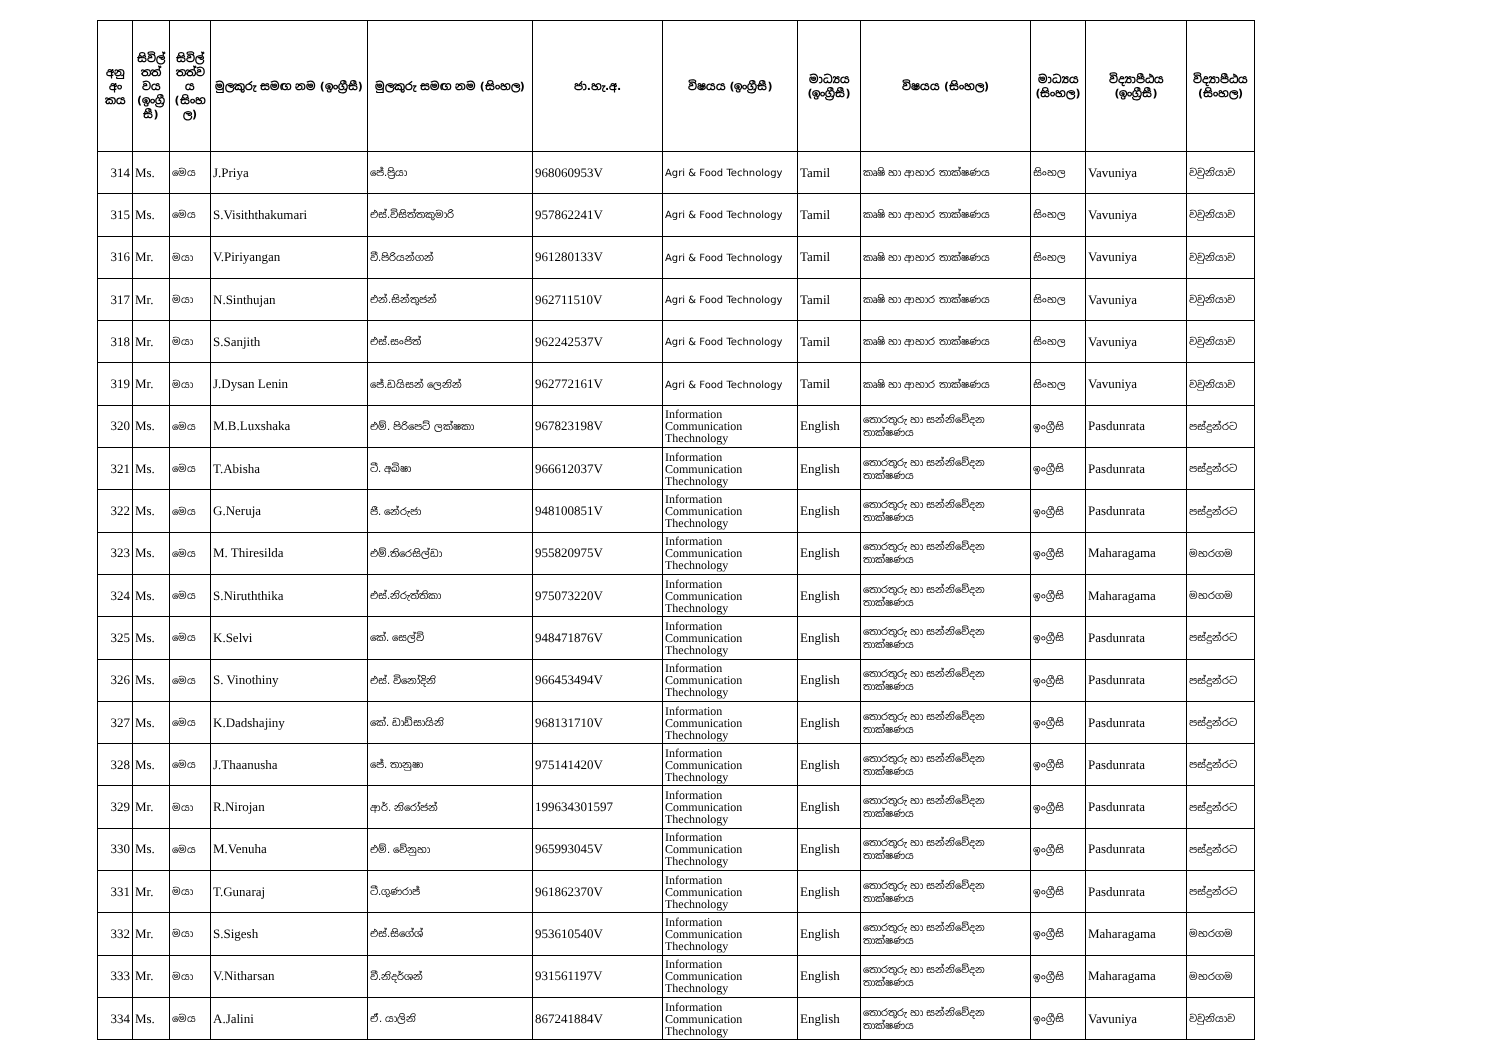| අනු අං කය | සිවිල් තත් වය (ඉංග්‍රී සී) | සිවිල් තත්ව ය (සිංහ ල) | මුලකුරු සමඟ නම (ඉංග්‍රීසී) | මුලකුරු සමඟ නම (සිංහල) | ජා.හැ.අ. | විෂයය (ඉංග්‍රීසී) | මාධ්‍යය (ඉංග්‍රීසී) | විෂයය (සිංහල) | මාධ්‍යය (සිංහල) | විද්‍යාපීඨය (ඉංග්‍රීසී) | විද්‍යාපීඨය (සිංහල) |
| --- | --- | --- | --- | --- | --- | --- | --- | --- | --- | --- | --- |
| 314 | Ms. | මෙය | J.Priya | ජේ.ප්‍රියා | 968060953V | Agri & Food Technology | Tamil | කෘෂි හා ආහාර තාක්ෂණය | සිංහල | Vavuniya | වවුනියාව |
| 315 | Ms. | මෙය | S.Visiththakumari | එස්.විසිත්තකුමාරි | 957862241V | Agri & Food Technology | Tamil | කෘෂි හා ආහාර තාක්ෂණය | සිංහල | Vavuniya | වවුනියාව |
| 316 | Mr. | මයා | V.Piriyangan | වී.පිරියන්ගන් | 961280133V | Agri & Food Technology | Tamil | කෘෂි හා ආහාර තාක්ෂණය | සිංහල | Vavuniya | වවුනියාව |
| 317 | Mr. | මයා | N.Sinthujan | එන්.සින්තුජන් | 962711510V | Agri & Food Technology | Tamil | කෘෂි හා ආහාර තාක්ෂණය | සිංහල | Vavuniya | වවුනියාව |
| 318 | Mr. | මයා | S.Sanjith | එස්.සංජිත් | 962242537V | Agri & Food Technology | Tamil | කෘෂි හා ආහාර තාක්ෂණය | සිංහල | Vavuniya | වවුනියාව |
| 319 | Mr. | මයා | J.Dysan Lenin | ජේ.ඩයිසන් ලෙනින් | 962772161V | Agri & Food Technology | Tamil | කෘෂි හා ආහාර තාක්ෂණය | සිංහල | Vavuniya | වවුනියාව |
| 320 | Ms. | මෙය | M.B.Luxshaka | එම්. පිරිපෙට් ලක්ෂකා | 967823198V | Information Communication Thechnology | English | තොරතුරු හා සන්නිවේදන තාක්ෂණය | ඉංග්‍රීසි | Pasdunrata | පස්දුන්රට |
| 321 | Ms. | මෙය | T.Abisha | ටී. අබිෂා | 966612037V | Information Communication Thechnology | English | තොරතුරු හා සන්නිවේදන තාක්ෂණය | ඉංග්‍රීසි | Pasdunrata | පස්දුන්රට |
| 322 | Ms. | මෙය | G.Neruja | ජී. නේරුජා | 948100851V | Information Communication Thechnology | English | තොරතුරු හා සන්නිවේදන තාක්ෂණය | ඉංග්‍රීසි | Pasdunrata | පස්දුන්රට |
| 323 | Ms. | මෙය | M. Thiresilda | එම්.තිරෙසිල්ඩා | 955820975V | Information Communication Thechnology | English | තොරතුරු හා සන්නිවේදන තාක්ෂණය | ඉංග්‍රීසි | Maharagama | මහරගම |
| 324 | Ms. | මෙය | S.Niruththika | එස්.නිරුත්තිකා | 975073220V | Information Communication Thechnology | English | තොරතුරු හා සන්නිවේදන තාක්ෂණය | ඉංග්‍රීසි | Maharagama | මහරගම |
| 325 | Ms. | මෙය | K.Selvi | කේ. සෙල්වි | 948471876V | Information Communication Thechnology | English | තොරතුරු හා සන්නිවේදන තාක්ෂණය | ඉංග්‍රීසි | Pasdunrata | පස්දුන්රට |
| 326 | Ms. | මෙය | S. Vinothiny | එස්. විනෝදිනි | 966453494V | Information Communication Thechnology | English | තොරතුරු හා සන්නිවේදන තාක්ෂණය | ඉංග්‍රීසි | Pasdunrata | පස්දුන්රට |
| 327 | Ms. | මෙය | K.Dadshajiny | කේ. ඩාඩ්සායිනි | 968131710V | Information Communication Thechnology | English | තොරතුරු හා සන්නිවේදන තාක්ෂණය | ඉංග්‍රීසි | Pasdunrata | පස්දුන්රට |
| 328 | Ms. | මෙය | J.Thaanusha | ජේ. තානුෂා | 975141420V | Information Communication Thechnology | English | තොරතුරු හා සන්නිවේදන තාක්ෂණය | ඉංග්‍රීසි | Pasdunrata | පස්දුන්රට |
| 329 | Mr. | මයා | R.Nirojan | ආර්. නිරෝජන් | 199634301597 | Information Communication Thechnology | English | තොරතුරු හා සන්නිවේදන තාක්ෂණය | ඉංග්‍රීසි | Pasdunrata | පස්දුන්රට |
| 330 | Ms. | මෙය | M.Venuha | එම්. වේනුහා | 965993045V | Information Communication Thechnology | English | තොරතුරු හා සන්නිවේදන තාක්ෂණය | ඉංග්‍රීසි | Pasdunrata | පස්දුන්රට |
| 331 | Mr. | මයා | T.Gunaraj | ටී.ගුණරාජ් | 961862370V | Information Communication Thechnology | English | තොරතුරු හා සන්නිවේදන තාක්ෂණය | ඉංග්‍රීසි | Pasdunrata | පස්දුන්රට |
| 332 | Mr. | මයා | S.Sigesh | එස්.සිගේශ් | 953610540V | Information Communication Thechnology | English | තොරතුරු හා සන්නිවේදන තාක්ෂණය | ඉංග්‍රීසි | Maharagama | මහරගම |
| 333 | Mr. | මයා | V.Nitharsan | වී.නිදර්ශන් | 931561197V | Information Communication Thechnology | English | තොරතුරු හා සන්නිවේදන තාක්ෂණය | ඉංග්‍රීසි | Maharagama | මහරගම |
| 334 | Ms. | මෙය | A.Jalini | ඒ. යාලිනි | 867241884V | Information Communication Thechnology | English | තොරතුරු හා සන්නිවේදන තාක්ෂණය | ඉංග්‍රීසි | Vavuniya | වවුනියාව |